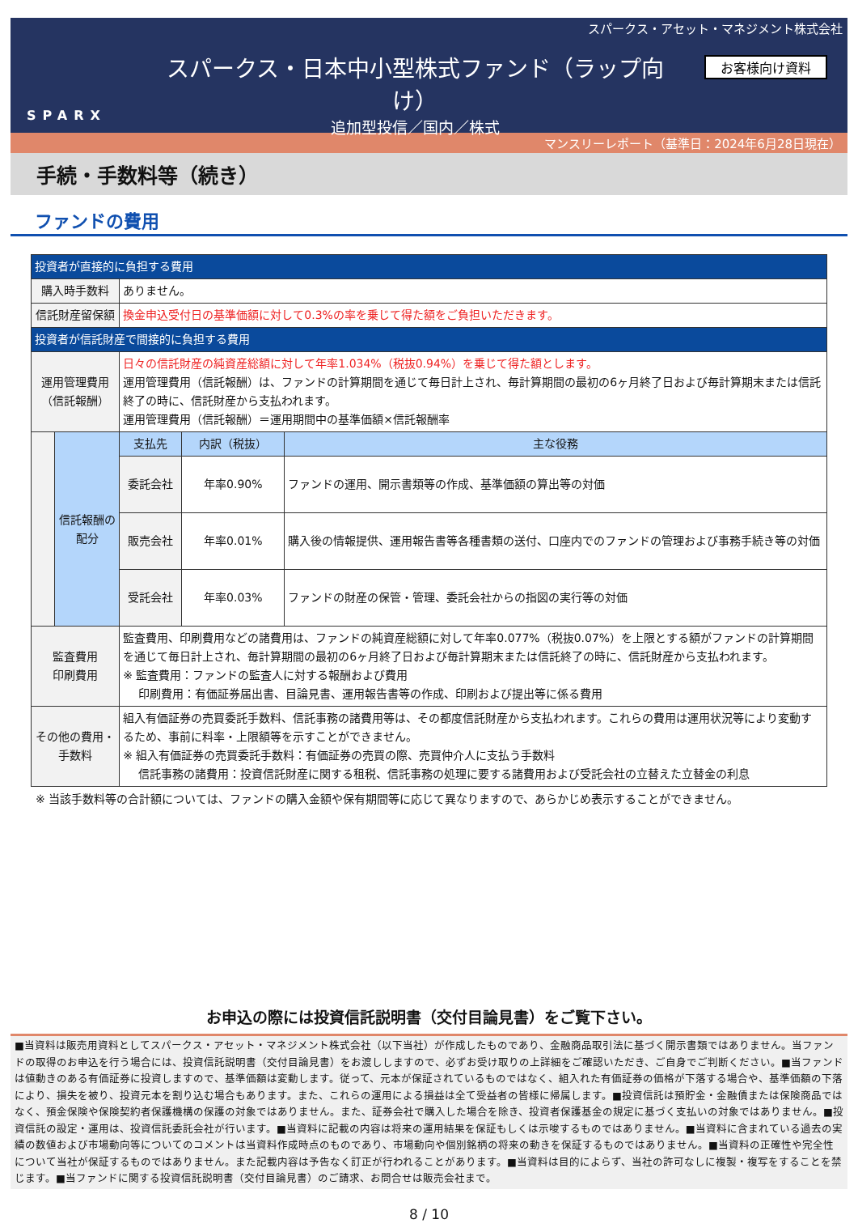スパークス・アセット・マネジメント株式会社
SPARX
スパークス・日本中小型株式ファンド（ラップ向け）
追加型投信／国内／株式
お客様向け資料
マンスリーレポート（基準日：2024年6月28日現在）
手続・手数料等（続き）
ファンドの費用
| 投資者が直接的に負担する費用 | | | | |
| --- | --- | --- | --- | --- |
| 購入時手数料 | | ありません。 | | |
| 信託財産留保額 | | 換金申込受付日の基準価額に対して0.3%の率を乗じて得た額をご負担いただきます。 | | |
| 投資者が信託財産で間接的に負担する費用 | | | | |
| 運用管理費用 （信託報酬） | | 日々の信託財産の純資産総額に対して年率1.034%（税抜0.94%）を乗じて得た額とします。 運用管理費用（信託報酬）は、ファンドの計算期間を通じて毎日計上され、毎計算期間の最初の6ヶ月終了日および毎計算期末または信託終了の時に、信託財産から支払われます。 運用管理費用（信託報酬）＝運用期間中の基準価額×信託報酬率 | | |
| | 信託報酬の配分 | 支払先 | 内訳（税抜） | 主な役務 |
| | | 委託会社 | 年率0.90% | ファンドの運用、開示書類等の作成、基準価額の算出等の対価 |
| | | 販売会社 | 年率0.01% | 購入後の情報提供、運用報告書等各種書類の送付、口座内でのファンドの管理および事務手続き等の対価 |
| | | 受託会社 | 年率0.03% | ファンドの財産の保管・管理、委託会社からの指図の実行等の対価 |
| 監査費用 印刷費用 | | 監査費用、印刷費用などの諸費用は、ファンドの純資産総額に対して年率0.077%（税抜0.07%）を上限とする額がファンドの計算期間を通じて毎日計上され、毎計算期間の最初の6ヶ月終了日および毎計算期末または信託終了の時に、信託財産から支払われます。 ※ 監査費用：ファンドの監査人に対する報酬および費用 印刷費用：有価証券届出書、目論見書、運用報告書等の作成、印刷および提出等に係る費用 | | |
| その他の費用・ 手数料 | | 組入有価証券の売買委託手数料、信託事務の諸費用等は、その都度信託財産から支払われます。これらの費用は運用状況等により変動するため、事前に料率・上限額等を示すことができません。 ※ 組入有価証券の売買委託手数料：有価証券の売買の際、売買仲介人に支払う手数料 信託事務の諸費用：投資信託財産に関する租税、信託事務の処理に要する諸費用および受託会社の立替えた立替金の利息 | | |
※ 当該手数料等の合計額については、ファンドの購入金額や保有期間等に応じて異なりますので、あらかじめ表示することができません。
お申込の際には投資信託説明書（交付目論見書）をご覧下さい。
■当資料は販売用資料としてスパークス・アセット・マネジメント株式会社（以下当社）が作成したものであり、金融商品取引法に基づく開示書類ではありません。当ファンドの取得のお申込を行う場合には、投資信託説明書（交付目論見書）をお渡ししますので、必ずお受け取りの上詳細をご確認いただき、ご自身でご判断ください。■当ファンドは値動きのある有価証券に投資しますので、基準価額は変動します。従って、元本が保証されているものではなく、組入れた有価証券の価格が下落する場合や、基準価額の下落により、損失を被り、投資元本を割り込む場合もあります。また、これらの運用による損益は全て受益者の皆様に帰属します。■投資信託は預貯金・金融債または保険商品ではなく、預金保険や保険契約者保護機構の保護の対象ではありません。また、証券会社で購入した場合を除き、投資者保護基金の規定に基づく支払いの対象ではありません。■投資信託の設定・運用は、投資信託委託会社が行います。■当資料に記載の内容は将来の運用結果を保証もしくは示唆するものではありません。■当資料に含まれている過去の実績の数値および市場動向等についてのコメントは当資料作成時点のものであり、市場動向や個別銘柄の将来の動きを保証するものではありません。■当資料の正確性や完全性について当社が保証するものではありません。また記載内容は予告なく訂正が行われることがあります。■当資料は目的によらず、当社の許可なしに複製・複写をすることを禁じます。■当ファンドに関する投資信託説明書（交付目論見書）のご請求、お問合せは販売会社まで。
8 / 10